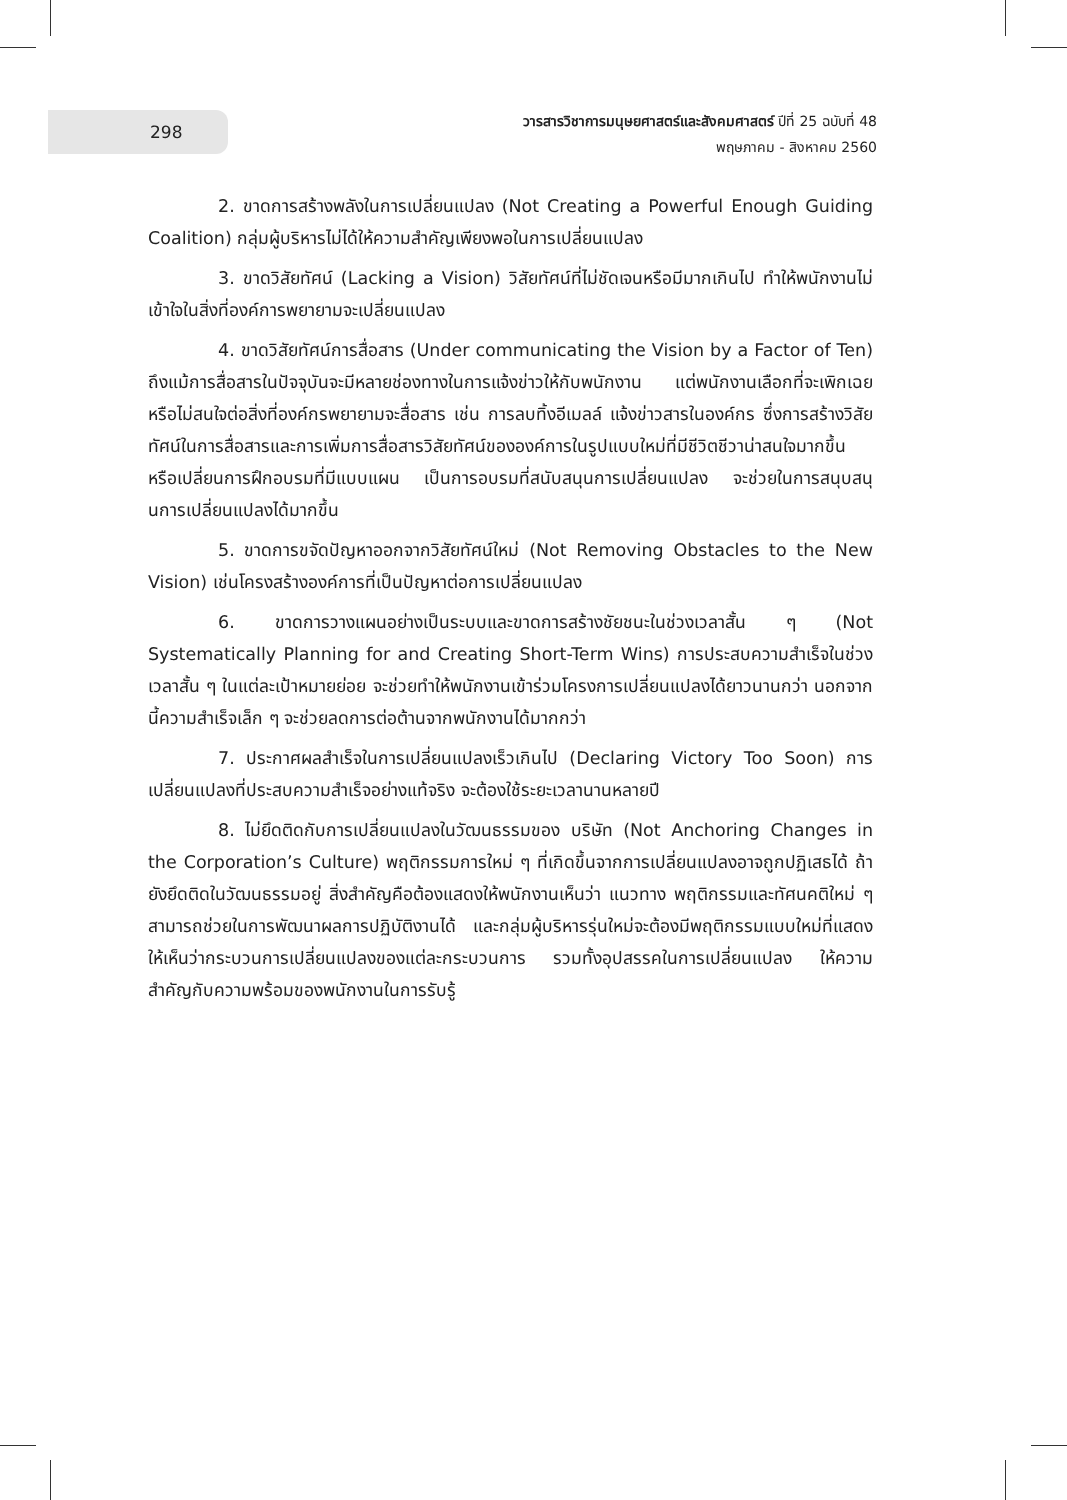298
วารสารวิชาการมนุษยศาสตร์และสังคมศาสตร์ ปีที่ 25 ฉบับที่ 48
พฤษภาคม - สิงหาคม 2560
2. ขาดการสร้างพลังในการเปลี่ยนแปลง (Not Creating a Powerful Enough Guiding Coalition) กลุ่มผู้บริหารไม่ได้ให้ความสำคัญเพียงพอในการเปลี่ยนแปลง
3. ขาดวิสัยทัศน์ (Lacking a Vision) วิสัยทัศน์ที่ไม่ชัดเจนหรือมีมากเกินไป ทำให้พนักงานไม่เข้าใจในสิ่งที่องค์การพยายามจะเปลี่ยนแปลง
4. ขาดวิสัยทัศน์การสื่อสาร (Under communicating the Vision by a Factor of Ten) ถึงแม้การสื่อสารในปัจจุบันจะมีหลายช่องทางในการแจ้งข่าวให้กับพนักงาน แต่พนักงานเลือกที่จะเพิกเฉยหรือไม่สนใจต่อสิ่งที่องค์กรพยายามจะสื่อสาร เช่น การลบทิ้งอีเมลล์ แจ้งข่าวสารในองค์กร ซึ่งการสร้างวิสัยทัศน์ในการสื่อสารและการเพิ่มการสื่อสารวิสัยทัศน์ขององค์การในรูปแบบใหม่ที่มีชีวิตชีวาน่าสนใจมากขึ้น หรือเปลี่ยนการฝึกอบรมที่มีแบบแผน เป็นการอบรมที่สนับสนุนการเปลี่ยนแปลง จะช่วยในการสนุบสนุนการเปลี่ยนแปลงได้มากขึ้น
5. ขาดการขจัดปัญหาออกจากวิสัยทัศน์ใหม่ (Not Removing Obstacles to the New Vision) เช่นโครงสร้างองค์การที่เป็นปัญหาต่อการเปลี่ยนแปลง
6. ขาดการวางแผนอย่างเป็นระบบและขาดการสร้างชัยชนะในช่วงเวลาสั้น ๆ (Not Systematically Planning for and Creating Short-Term Wins) การประสบความสำเร็จในช่วงเวลาสั้น ๆ ในแต่ละเป้าหมายย่อย จะช่วยทำให้พนักงานเข้าร่วมโครงการเปลี่ยนแปลงได้ยาวนานกว่า นอกจากนี้ความสำเร็จเล็ก ๆ จะช่วยลดการต่อต้านจากพนักงานได้มากกว่า
7. ประกาศผลสำเร็จในการเปลี่ยนแปลงเร็วเกินไป (Declaring Victory Too Soon) การเปลี่ยนแปลงที่ประสบความสำเร็จอย่างแท้จริง จะต้องใช้ระยะเวลานานหลายปี
8. ไม่ยึดติดกับการเปลี่ยนแปลงในวัฒนธรรมของ บริษัท (Not Anchoring Changes in the Corporation’s Culture) พฤติกรรมการใหม่ ๆ ที่เกิดขึ้นจากการเปลี่ยนแปลงอาจถูกปฏิเสธได้ ถ้ายังยึดติดในวัฒนธรรมอยู่ สิ่งสำคัญคือต้องแสดงให้พนักงานเห็นว่า แนวทาง พฤติกรรมและทัศนคติใหม่ ๆ สามารถช่วยในการพัฒนาผลการปฏิบัติงานได้ และกลุ่มผู้บริหารรุ่นใหม่จะต้องมีพฤติกรรมแบบใหม่ที่แสดงให้เห็นว่ากระบวนการเปลี่ยนแปลงของแต่ละกระบวนการ รวมทั้งอุปสรรคในการเปลี่ยนแปลง ให้ความสำคัญกับความพร้อมของพนักงานในการรับรู้